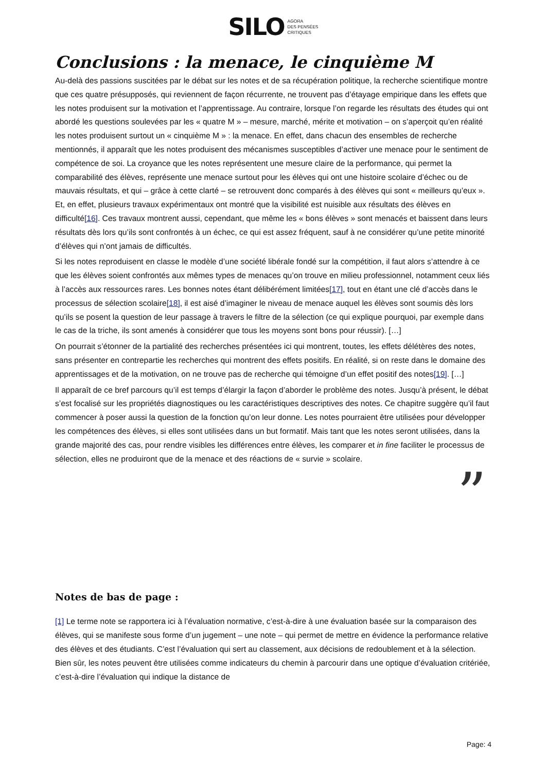SILO AGORA
DES PENSÉES
CRITIQUES
Conclusions : la menace, le cinquième M
Au-delà des passions suscitées par le débat sur les notes et de sa récupération politique, la recherche scientifique montre que ces quatre présupposés, qui reviennent de façon récurrente, ne trouvent pas d’étayage empirique dans les effets que les notes produisent sur la motivation et l’apprentissage. Au contraire, lorsque l’on regarde les résultats des études qui ont abordé les questions soulevées par les « quatre M » – mesure, marché, mérite et motivation – on s’aperçoit qu’en réalité les notes produisent surtout un « cinquième M » : la menace. En effet, dans chacun des ensembles de recherche mentionnés, il apparaît que les notes produisent des mécanismes susceptibles d’activer une menace pour le sentiment de compétence de soi. La croyance que les notes représentent une mesure claire de la performance, qui permet la comparabilité des élèves, représente une menace surtout pour les élèves qui ont une histoire scolaire d’échec ou de mauvais résultats, et qui – grâce à cette clarté – se retrouvent donc comparés à des élèves qui sont « meilleurs qu’eux ». Et, en effet, plusieurs travaux expérimentaux ont montré que la visibilité est nuisible aux résultats des élèves en difficulté[16]. Ces travaux montrent aussi, cependant, que même les « bons élèves » sont menacés et baissent dans leurs résultats dès lors qu’ils sont confrontés à un échec, ce qui est assez fréquent, sauf à ne considérer qu’une petite minorité d’élèves qui n’ont jamais de difficultés.
Si les notes reproduisent en classe le modèle d’une société libérale fondé sur la compétition, il faut alors s’attendre à ce que les élèves soient confrontés aux mêmes types de menaces qu’on trouve en milieu professionnel, notamment ceux liés à l’accès aux ressources rares. Les bonnes notes étant délibérément limitées[17], tout en étant une clé d’accès dans le processus de sélection scolaire[18], il est aisé d’imaginer le niveau de menace auquel les élèves sont soumis dès lors qu’ils se posent la question de leur passage à travers le filtre de la sélection (ce qui explique pourquoi, par exemple dans le cas de la triche, ils sont amenés à considérer que tous les moyens sont bons pour réussir). […]
On pourrait s’étonner de la partialité des recherches présentées ici qui montrent, toutes, les effets délétères des notes, sans présenter en contrepartie les recherches qui montrent des effets positifs. En réalité, si on reste dans le domaine des apprentissages et de la motivation, on ne trouve pas de recherche qui témoigne d’un effet positif des notes[19]. […]
Il apparaît de ce bref parcours qu’il est temps d’élargir la façon d’aborder le problème des notes. Jusqu’à présent, le débat s’est focalisé sur les propriétés diagnostiques ou les caractéristiques descriptives des notes. Ce chapitre suggère qu’il faut commencer à poser aussi la question de la fonction qu’on leur donne. Les notes pourraient être utilisées pour développer les compétences des élèves, si elles sont utilisées dans un but formatif. Mais tant que les notes seront utilisées, dans la grande majorité des cas, pour rendre visibles les différences entre élèves, les comparer et in fine faciliter le processus de sélection, elles ne produiront que de la menace et des réactions de « survie » scolaire.
”
Notes de bas de page :
[1] Le terme note se rapportera ici à l’évaluation normative, c’est-à-dire à une évaluation basée sur la comparaison des élèves, qui se manifeste sous forme d’un jugement – une note – qui permet de mettre en évidence la performance relative des élèves et des étudiants. C’est l’évaluation qui sert au classement, aux décisions de redoublement et à la sélection. Bien sûr, les notes peuvent être utilisées comme indicateurs du chemin à parcourir dans une optique d’évaluation critériée, c’est-à-dire l’évaluation qui indique la distance de
Page: 4